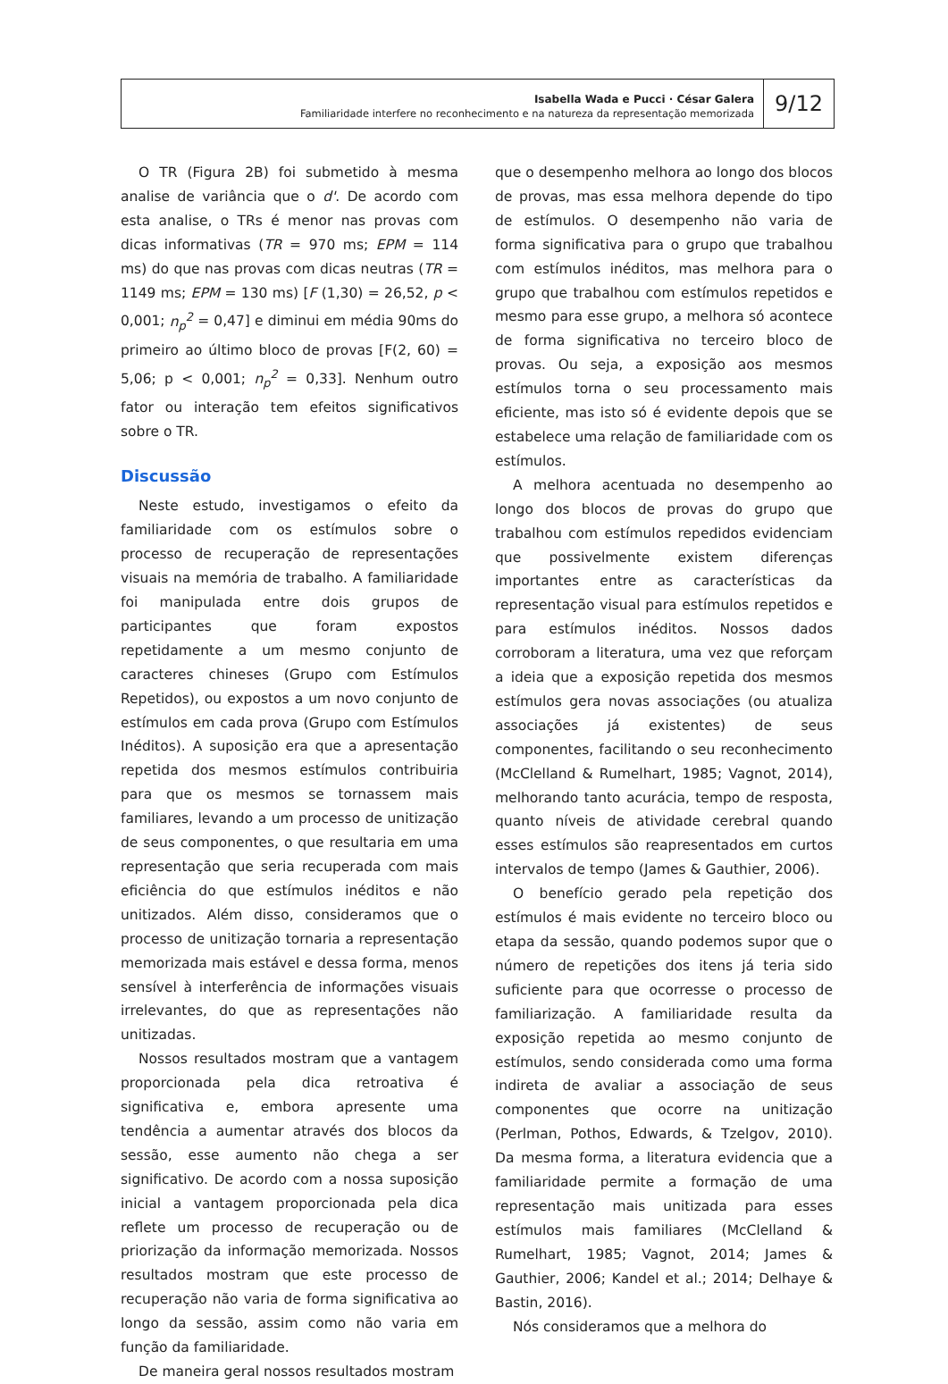Isabella Wada e Pucci · César Galera
Familiaridade interfere no reconhecimento e na natureza da representação memorizada
9/12
O TR (Figura 2B) foi submetido à mesma analise de variância que o d'. De acordo com esta analise, o TRs é menor nas provas com dicas informativas (TR = 970 ms; EPM = 114 ms) do que nas provas com dicas neutras (TR = 1149 ms; EPM = 130 ms) [F (1,30) = 26,52, p < 0,001; n<sub>p</sub><sup>2</sup> = 0,47] e diminui em média 90ms do primeiro ao último bloco de provas [F(2, 60) = 5,06; p < 0,001; n<sub>p</sub><sup>2</sup> = 0,33]. Nenhum outro fator ou interação tem efeitos significativos sobre o TR.
Discussão
Neste estudo, investigamos o efeito da familiaridade com os estímulos sobre o processo de recuperação de representações visuais na memória de trabalho. A familiaridade foi manipulada entre dois grupos de participantes que foram expostos repetidamente a um mesmo conjunto de caracteres chineses (Grupo com Estímulos Repetidos), ou expostos a um novo conjunto de estímulos em cada prova (Grupo com Estímulos Inéditos). A suposição era que a apresentação repetida dos mesmos estímulos contribuiria para que os mesmos se tornassem mais familiares, levando a um processo de unitização de seus componentes, o que resultaria em uma representação que seria recuperada com mais eficiência do que estímulos inéditos e não unitizados. Além disso, consideramos que o processo de unitização tornaria a representação memorizada mais estável e dessa forma, menos sensível à interferência de informações visuais irrelevantes, do que as representações não unitizadas.
Nossos resultados mostram que a vantagem proporcionada pela dica retroativa é significativa e, embora apresente uma tendência a aumentar através dos blocos da sessão, esse aumento não chega a ser significativo. De acordo com a nossa suposição inicial a vantagem proporcionada pela dica reflete um processo de recuperação ou de priorização da informação memorizada. Nossos resultados mostram que este processo de recuperação não varia de forma significativa ao longo da sessão, assim como não varia em função da familiaridade.
De maneira geral nossos resultados mostram
que o desempenho melhora ao longo dos blocos de provas, mas essa melhora depende do tipo de estímulos. O desempenho não varia de forma significativa para o grupo que trabalhou com estímulos inéditos, mas melhora para o grupo que trabalhou com estímulos repetidos e mesmo para esse grupo, a melhora só acontece de forma significativa no terceiro bloco de provas. Ou seja, a exposição aos mesmos estímulos torna o seu processamento mais eficiente, mas isto só é evidente depois que se estabelece uma relação de familiaridade com os estímulos.
A melhora acentuada no desempenho ao longo dos blocos de provas do grupo que trabalhou com estímulos repedidos evidenciam que possivelmente existem diferenças importantes entre as características da representação visual para estímulos repetidos e para estímulos inéditos. Nossos dados corroboram a literatura, uma vez que reforçam a ideia que a exposição repetida dos mesmos estímulos gera novas associações (ou atualiza associações já existentes) de seus componentes, facilitando o seu reconhecimento (McClelland & Rumelhart, 1985; Vagnot, 2014), melhorando tanto acurácia, tempo de resposta, quanto níveis de atividade cerebral quando esses estímulos são reapresentados em curtos intervalos de tempo (James & Gauthier, 2006).
O benefício gerado pela repetição dos estímulos é mais evidente no terceiro bloco ou etapa da sessão, quando podemos supor que o número de repetições dos itens já teria sido suficiente para que ocorresse o processo de familiarização. A familiaridade resulta da exposição repetida ao mesmo conjunto de estímulos, sendo considerada como uma forma indireta de avaliar a associação de seus componentes que ocorre na unitização (Perlman, Pothos, Edwards, & Tzelgov, 2010). Da mesma forma, a literatura evidencia que a familiaridade permite a formação de uma representação mais unitizada para esses estímulos mais familiares (McClelland & Rumelhart, 1985; Vagnot, 2014; James & Gauthier, 2006; Kandel et al.; 2014; Delhaye & Bastin, 2016).
Nós consideramos que a melhora do